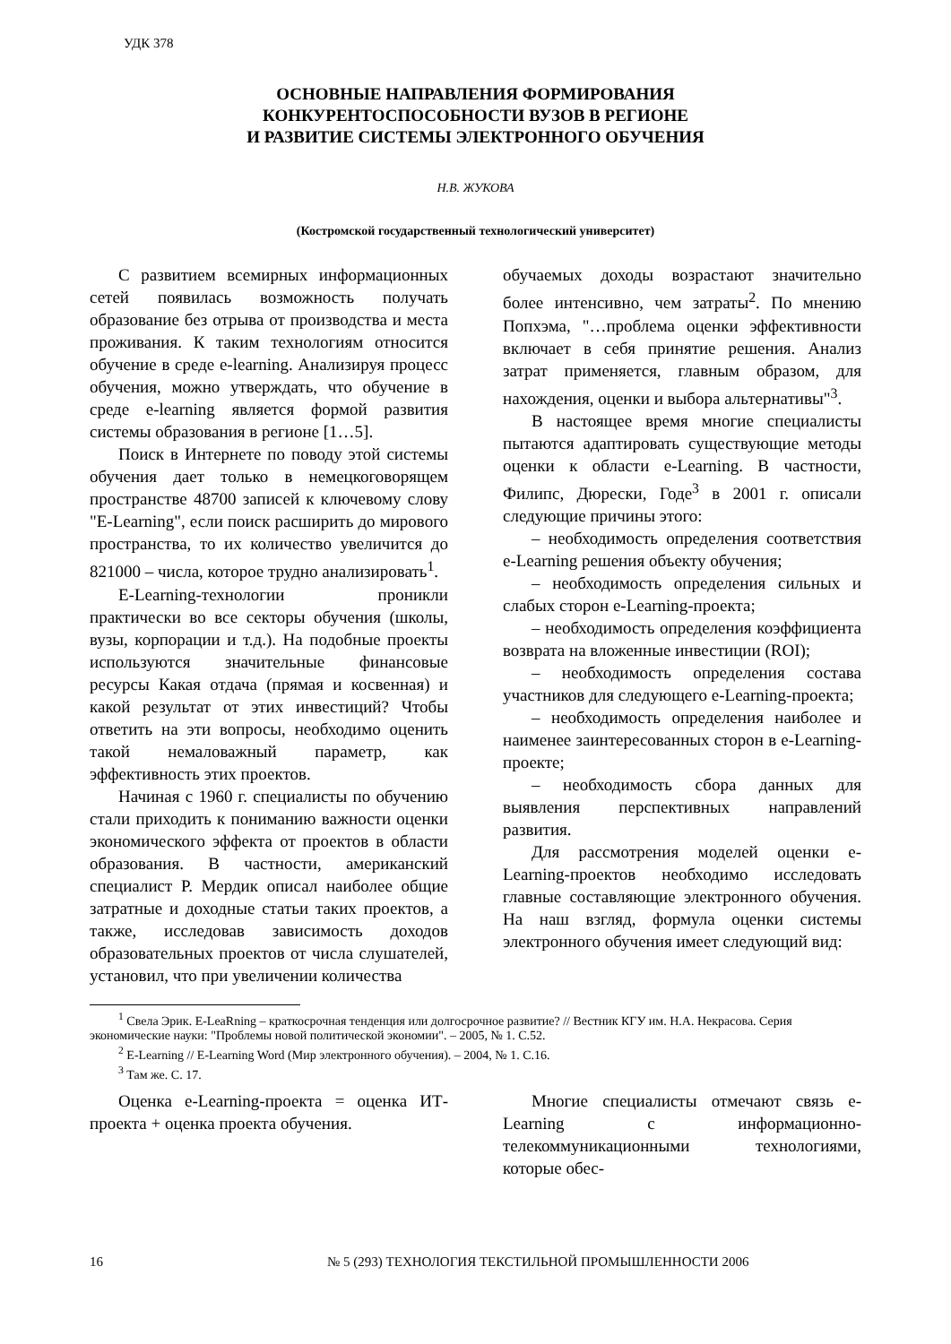УДК 378
ОСНОВНЫЕ НАПРАВЛЕНИЯ ФОРМИРОВАНИЯ
КОНКУРЕНТОСПОСОБНОСТИ ВУЗОВ В РЕГИОНЕ
И РАЗВИТИЕ СИСТЕМЫ ЭЛЕКТРОННОГО ОБУЧЕНИЯ
Н.В. ЖУКОВА
(Костромской государственный технологический университет)
С развитием всемирных информационных сетей появилась возможность получать образование без отрыва от производства и места проживания. К таким технологиям относится обучение в среде e-learning. Анализируя процесс обучения, можно утверждать, что обучение в среде e-learning является формой развития системы образования в регионе [1…5].
Поиск в Интернете по поводу этой системы обучения дает только в немецкоговорящем пространстве 48700 записей к ключевому слову "E-Learning", если поиск расширить до мирового пространства, то их количество увеличится до 821000 – числа, которое трудно анализировать<sup>1</sup>.
E-Learning-технологии проникли практически во все секторы обучения (школы, вузы, корпорации и т.д.). На подобные проекты используются значительные финансовые ресурсы Какая отдача (прямая и косвенная) и какой результат от этих инвестиций? Чтобы ответить на эти вопросы, необходимо оценить такой немаловажный параметр, как эффективность этих проектов.
Начиная с 1960 г. специалисты по обучению стали приходить к пониманию важности оценки экономического эффекта от проектов в области образования. В частности, американский специалист Р. Мердик описал наиболее общие затратные и доходные статьи таких проектов, а также, исследовав зависимость доходов образовательных проектов от числа слушателей, установил, что при увеличении количества
обучаемых доходы возрастают значительно более интенсивно, чем затраты<sup>2</sup>. По мнению Попхэма, "…проблема оценки эффективности включает в себя принятие решения. Анализ затрат применяется, главным образом, для нахождения, оценки и выбора альтернативы"<sup>3</sup>.
В настоящее время многие специалисты пытаются адаптировать существующие методы оценки к области e-Learning. В частности, Филипс, Дюрески, Годе<sup>3</sup> в 2001 г. описали следующие причины этого:
– необходимость определения соответствия e-Learning решения объекту обучения;
– необходимость определения сильных и слабых сторон e-Learning-проекта;
– необходимость определения коэффициента возврата на вложенные инвестиции (ROI);
– необходимость определения состава участников для следующего e-Learning-проекта;
– необходимость определения наиболее и наименее заинтересованных сторон в e-Learning-проекте;
– необходимость сбора данных для выявления перспективных направлений развития.
Для рассмотрения моделей оценки e-Learning-проектов необходимо исследовать главные составляющие электронного обучения. На наш взгляд, формула оценки системы электронного обучения имеет следующий вид:
<sup>1</sup> Свела Эрик. E-LeaRning – краткосрочная тенденция или долгосрочное развитие? // Вестник КГУ им. Н.А. Некрасова. Серия экономические науки: "Проблемы новой политической экономии". – 2005, № 1. С.52.
<sup>2</sup> E-Learning // E-Learning Word (Мир электронного обучения). – 2004, № 1. С.16.
<sup>3</sup> Там же. С. 17.
Оценка e-Learning-проекта = оценка ИТ-проекта + оценка проекта обучения.
Многие специалисты отмечают связь e-Learning с информационно-телекоммуникационными технологиями, которые обес-
16 № 5 (293) ТЕХНОЛОГИЯ ТЕКСТИЛЬНОЙ ПРОМЫШЛЕННОСТИ 2006